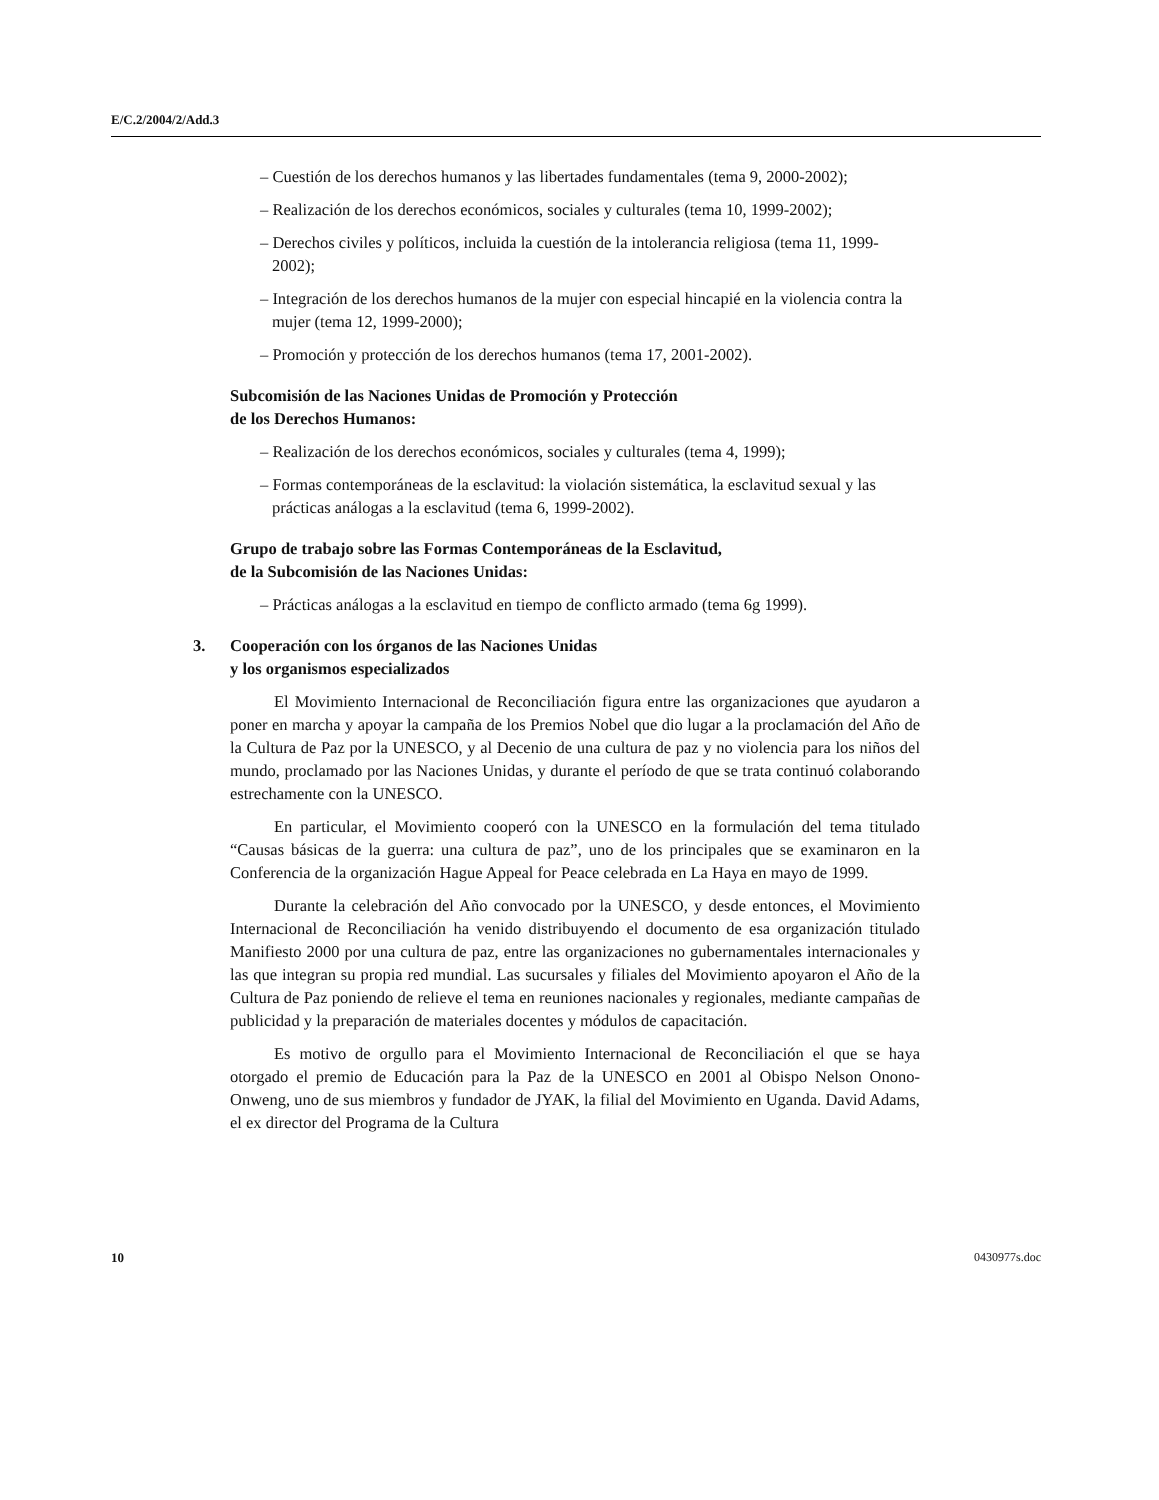E/C.2/2004/2/Add.3
– Cuestión de los derechos humanos y las libertades fundamentales (tema 9, 2000-2002);
– Realización de los derechos económicos, sociales y culturales (tema 10, 1999-2002);
– Derechos civiles y políticos, incluida la cuestión de la intolerancia religiosa (tema 11, 1999-2002);
– Integración de los derechos humanos de la mujer con especial hincapié en la violencia contra la mujer (tema 12, 1999-2000);
– Promoción y protección de los derechos humanos (tema 17, 2001-2002).
Subcomisión de las Naciones Unidas de Promoción y Protección
de los Derechos Humanos:
– Realización de los derechos económicos, sociales y culturales (tema 4, 1999);
– Formas contemporáneas de la esclavitud: la violación sistemática, la esclavitud sexual y las prácticas análogas a la esclavitud (tema 6, 1999-2002).
Grupo de trabajo sobre las Formas Contemporáneas de la Esclavitud,
de la Subcomisión de las Naciones Unidas:
– Prácticas análogas a la esclavitud en tiempo de conflicto armado (tema 6g 1999).
3. Cooperación con los órganos de las Naciones Unidas
y los organismos especializados
El Movimiento Internacional de Reconciliación figura entre las organizaciones que ayudaron a poner en marcha y apoyar la campaña de los Premios Nobel que dio lugar a la proclamación del Año de la Cultura de Paz por la UNESCO, y al Decenio de una cultura de paz y no violencia para los niños del mundo, proclamado por las Naciones Unidas, y durante el período de que se trata continuó colaborando estrechamente con la UNESCO.
En particular, el Movimiento cooperó con la UNESCO en la formulación del tema titulado “Causas básicas de la guerra: una cultura de paz”, uno de los principales que se examinaron en la Conferencia de la organización Hague Appeal for Peace celebrada en La Haya en mayo de 1999.
Durante la celebración del Año convocado por la UNESCO, y desde entonces, el Movimiento Internacional de Reconciliación ha venido distribuyendo el documento de esa organización titulado Manifiesto 2000 por una cultura de paz, entre las organizaciones no gubernamentales internacionales y las que integran su propia red mundial. Las sucursales y filiales del Movimiento apoyaron el Año de la Cultura de Paz poniendo de relieve el tema en reuniones nacionales y regionales, mediante campañas de publicidad y la preparación de materiales docentes y módulos de capacitación.
Es motivo de orgullo para el Movimiento Internacional de Reconciliación el que se haya otorgado el premio de Educación para la Paz de la UNESCO en 2001 al Obispo Nelson Onono-Onweng, uno de sus miembros y fundador de JYAK, la filial del Movimiento en Uganda. David Adams, el ex director del Programa de la Cultura
10 0430977s.doc